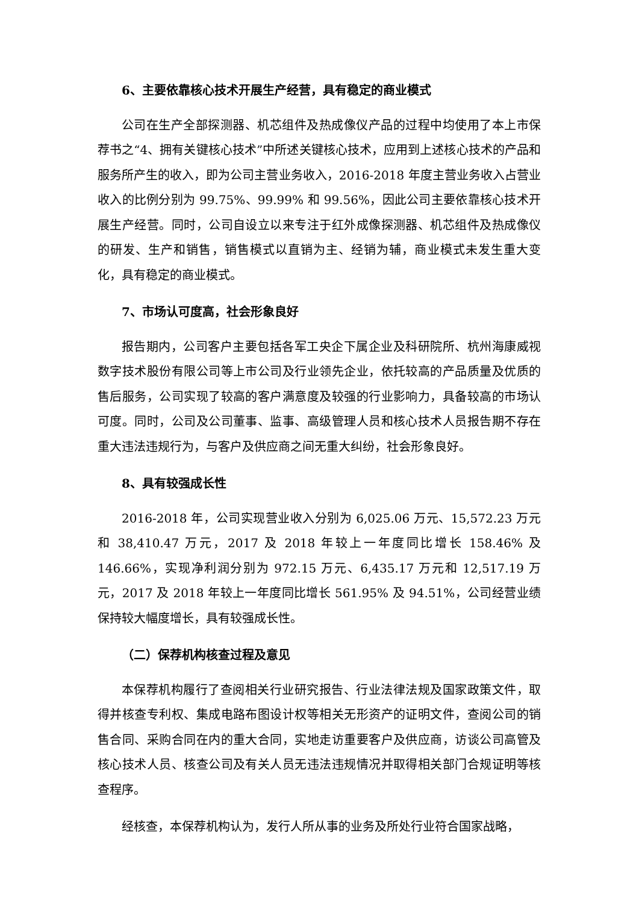6、主要依靠核心技术开展生产经营，具有稳定的商业模式
公司在生产全部探测器、机芯组件及热成像仪产品的过程中均使用了本上市保荐书之“4、拥有关键核心技术”中所述关键核心技术，应用到上述核心技术的产品和服务所产生的收入，即为公司主营业务收入，2016-2018 年度主营业务收入占营业收入的比例分别为 99.75%、99.99% 和 99.56%，因此公司主要依靠核心技术开展生产经营。同时，公司自设立以来专注于红外成像探测器、机芯组件及热成像仪的研发、生产和销售，销售模式以直销为主、经销为辅，商业模式未发生重大变化，具有稳定的商业模式。
7、市场认可度高，社会形象良好
报告期内，公司客户主要包括各军工央企下属企业及科研院所、杭州海康威视数字技术股份有限公司等上市公司及行业领先企业，依托较高的产品质量及优质的售后服务，公司实现了较高的客户满意度及较强的行业影响力，具备较高的市场认可度。同时，公司及公司董事、监事、高级管理人员和核心技术人员报告期不存在重大违法违规行为，与客户及供应商之间无重大纠纷，社会形象良好。
8、具有较强成长性
2016-2018 年，公司实现营业收入分别为 6,025.06 万元、15,572.23 万元和 38,410.47 万元，2017 及 2018 年较上一年度同比增长 158.46% 及 146.66%，实现净利润分别为 972.15 万元、6,435.17 万元和 12,517.19 万元，2017 及 2018 年较上一年度同比增长 561.95% 及 94.51%，公司经营业绩保持较大幅度增长，具有较强成长性。
（二）保荐机构核查过程及意见
本保荐机构履行了查阅相关行业研究报告、行业法律法规及国家政策文件，取得并核查专利权、集成电路布图设计权等相关无形资产的证明文件，查阅公司的销售合同、采购合同在内的重大合同，实地走访重要客户及供应商，访谈公司高管及核心技术人员、核查公司及有关人员无违法违规情况并取得相关部门合规证明等核查程序。
经核查，本保荐机构认为，发行人所从事的业务及所处行业符合国家战略，